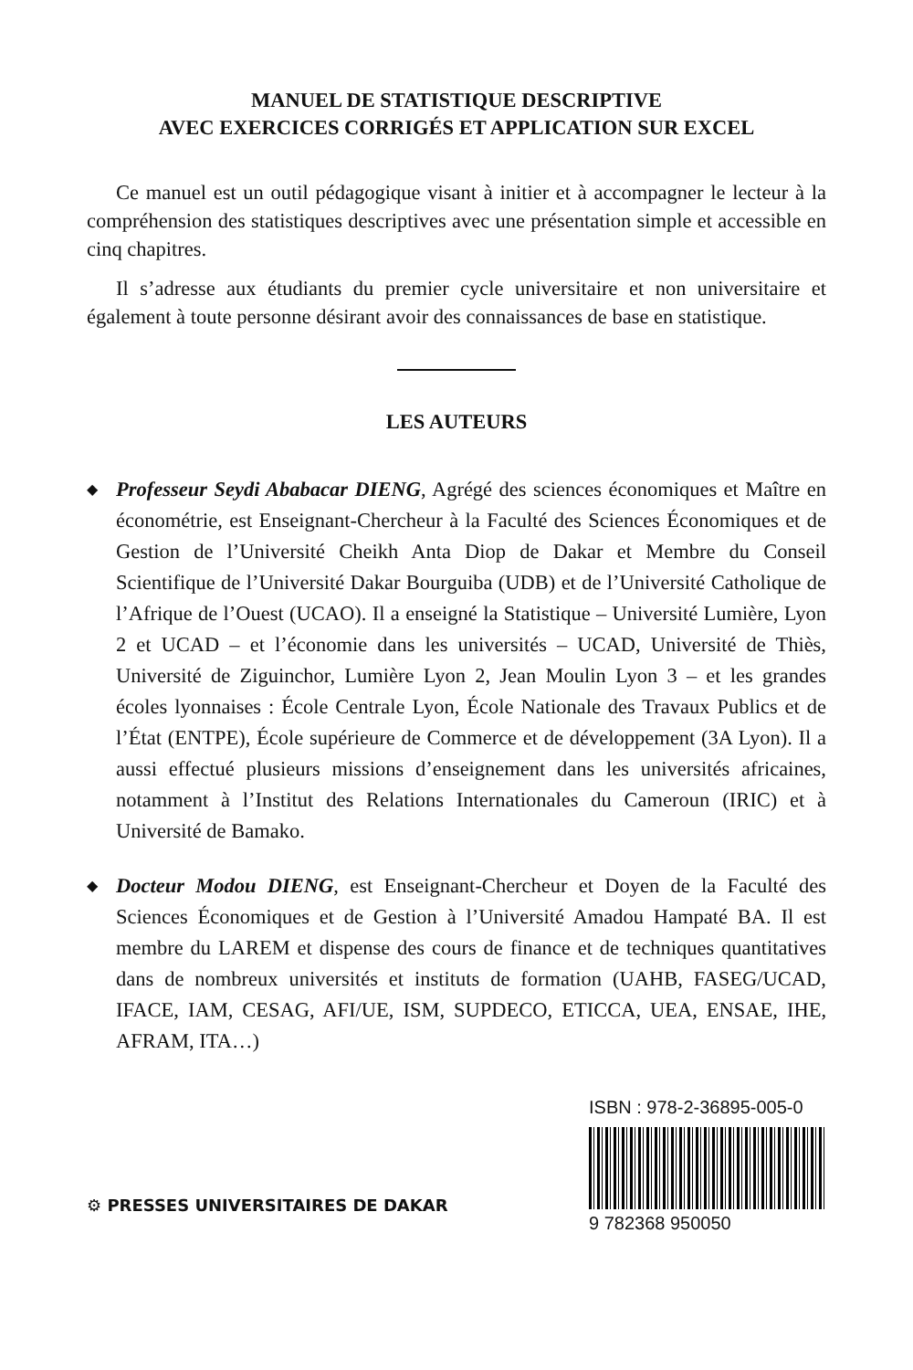MANUEL DE STATISTIQUE DESCRIPTIVE
AVEC EXERCICES CORRIGÉS ET APPLICATION SUR EXCEL
Ce manuel est un outil pédagogique visant à initier et à accompagner le lecteur à la compréhension des statistiques descriptives avec une présentation simple et accessible en cinq chapitres.
Il s’adresse aux étudiants du premier cycle universitaire et non universitaire et également à toute personne désirant avoir des connaissances de base en statistique.
LES AUTEURS
◆
Professeur Seydi Ababacar DIENG, Agrégé des sciences économiques et Maître en économétrie, est Enseignant-Chercheur à la Faculté des Sciences Économiques et de Gestion de l’Université Cheikh Anta Diop de Dakar et Membre du Conseil Scientifique de l’Université Dakar Bourguiba (UDB) et de l’Université Catholique de l’Afrique de l’Ouest (UCAO). Il a enseigné la Statistique – Université Lumière, Lyon 2 et UCAD – et l’économie dans les universités – UCAD, Université de Thiès, Université de Ziguinchor, Lumière Lyon 2, Jean Moulin Lyon 3 – et les grandes écoles lyonnaises : École Centrale Lyon, École Nationale des Travaux Publics et de l’État (ENTPE), École supérieure de Commerce et de développement (3A Lyon). Il a aussi effectué plusieurs missions d’enseignement dans les universités africaines, notamment à l’Institut des Relations Internationales du Cameroun (IRIC) et à Université de Bamako.
◆
Docteur Modou DIENG, est Enseignant-Chercheur et Doyen de la Faculté des Sciences Économiques et de Gestion à l’Université Amadou Hampaté BA. Il est membre du LAREM et dispense des cours de finance et de techniques quantitatives dans de nombreux universités et instituts de formation (UAHB, FASEG/UCAD, IFACE, IAM, CESAG, AFI/UE, ISM, SUPDECO, ETICCA, UEA, ENSAE, IHE, AFRAM, ITA…)
⚙ PRESSES UNIVERSITAIRES DE DAKAR
ISBN : 978-2-36895-005-0
9 782368 950050